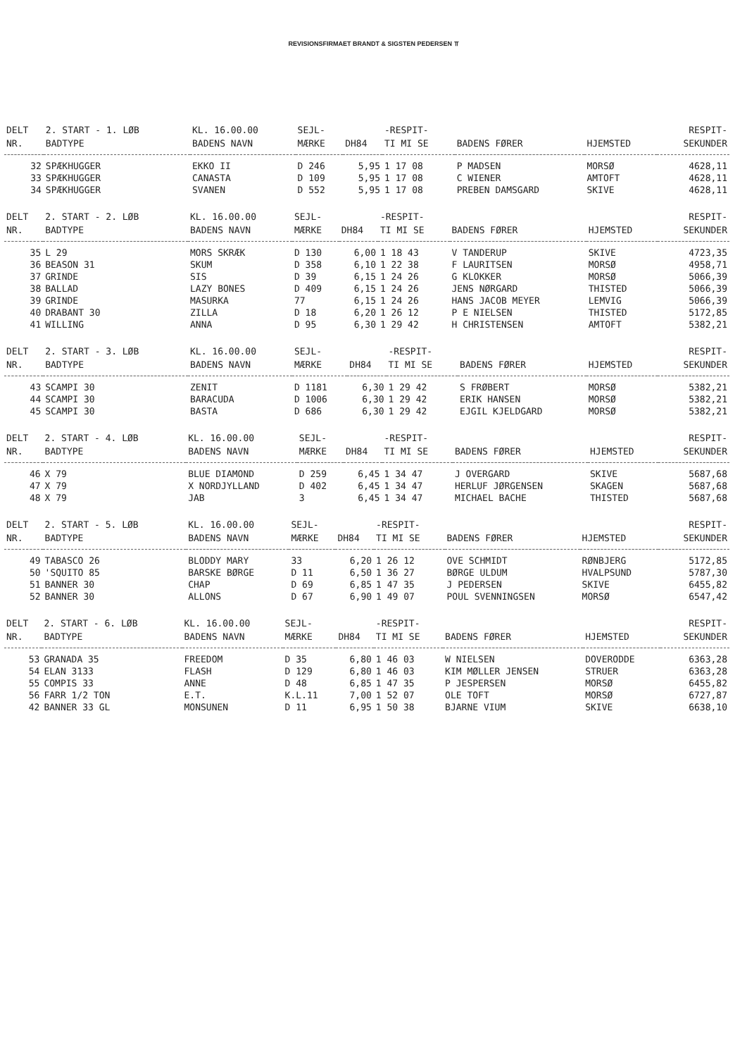REVISIONSFIRMAET BRANDT & SIGSTEN PEDERSEN ⫪
| DELT | 2. START - 1. LØB | KL. 16.00.00 | SEJL- | | -RESPIT- | | | RESPIT- |
| --- | --- | --- | --- | --- | --- | --- | --- | --- |
| NR. | BADTYPE | BADENS NAVN | MÆRKE | DH84 | TI MI SE | BADENS FØRER | HJEMSTED | SEKUNDER |
| 32 | SPÆKHUGGER | EKKO II | D 246 | 5,95 | 1 17 08 | P MADSEN | MORSØ | 4628,11 |
| 33 | SPÆKHUGGER | CANASTA | D 109 | 5,95 | 1 17 08 | C WIENER | AMTOFT | 4628,11 |
| 34 | SPÆKHUGGER | SVANEN | D 552 | 5,95 | 1 17 08 | PREBEN DAMSGARD | SKIVE | 4628,11 |
| DELT | 2. START - 2. LØB | KL. 16.00.00 | SEJL- | | -RESPIT- | | | RESPIT- |
| --- | --- | --- | --- | --- | --- | --- | --- | --- |
| NR. | BADTYPE | BADENS NAVN | MÆRKE | DH84 | TI MI SE | BADENS FØRER | HJEMSTED | SEKUNDER |
| 35 | L 29 | MORS SKRÆK | D 130 | 6,00 | 1 18 43 | V TANDERUP | SKIVE | 4723,35 |
| 36 | BEASON 31 | SKUM | D 358 | 6,10 | 1 22 38 | F LAURITSEN | MORSØ | 4958,71 |
| 37 | GRINDE | SIS | D 39 | 6,15 | 1 24 26 | G KLOKKER | MORSØ | 5066,39 |
| 38 | BALLAD | LAZY BONES | D 409 | 6,15 | 1 24 26 | JENS NØRGARD | THISTED | 5066,39 |
| 39 | GRINDE | MASURKA | 77 | 6,15 | 1 24 26 | HANS JACOB MEYER | LEMVIG | 5066,39 |
| 40 | DRABANT 30 | ZILLA | D 18 | 6,20 | 1 26 12 | P E NIELSEN | THISTED | 5172,85 |
| 41 | WILLING | ANNA | D 95 | 6,30 | 1 29 42 | H CHRISTENSEN | AMTOFT | 5382,21 |
| DELT | 2. START - 3. LØB | KL. 16.00.00 | SEJL- | | -RESPIT- | | | RESPIT- |
| --- | --- | --- | --- | --- | --- | --- | --- | --- |
| NR. | BADTYPE | BADENS NAVN | MÆRKE | DH84 | TI MI SE | BADENS FØRER | HJEMSTED | SEKUNDER |
| 43 | SCAMPI 30 | ZENIT | D 1181 | 6,30 | 1 29 42 | S FRØBERT | MORSØ | 5382,21 |
| 44 | SCAMPI 30 | BARACUDA | D 1006 | 6,30 | 1 29 42 | ERIK HANSEN | MORSØ | 5382,21 |
| 45 | SCAMPI 30 | BASTA | D 686 | 6,30 | 1 29 42 | EJGIL KJELDGARD | MORSØ | 5382,21 |
| DELT | 2. START - 4. LØB | KL. 16.00.00 | SEJL- | | -RESPIT- | | | RESPIT- |
| --- | --- | --- | --- | --- | --- | --- | --- | --- |
| NR. | BADTYPE | BADENS NAVN | MÆRKE | DH84 | TI MI SE | BADENS FØRER | HJEMSTED | SEKUNDER |
| 46 | X 79 | BLUE DIAMOND | D 259 | 6,45 | 1 34 47 | J OVERGARD | SKIVE | 5687,68 |
| 47 | X 79 | X NORDJYLLAND | D 402 | 6,45 | 1 34 47 | HERLUF JØRGENSEN | SKAGEN | 5687,68 |
| 48 | X 79 | JAB | 3 | 6,45 | 1 34 47 | MICHAEL BACHE | THISTED | 5687,68 |
| DELT | 2. START - 5. LØB | KL. 16.00.00 | SEJL- | | -RESPIT- | | | RESPIT- |
| --- | --- | --- | --- | --- | --- | --- | --- | --- |
| NR. | BADTYPE | BADENS NAVN | MÆRKE | DH84 | TI MI SE | BADENS FØRER | HJEMSTED | SEKUNDER |
| 49 | TABASCO 26 | BLODDY MARY | 33 | 6,20 | 1 26 12 | OVE SCHMIDT | RØNBJERG | 5172,85 |
| 50 | 'SQUITO 85 | BARSKE BØRGE | D 11 | 6,50 | 1 36 27 | BØRGE ULDUM | HVALPSUND | 5787,30 |
| 51 | BANNER 30 | CHAP | D 69 | 6,85 | 1 47 35 | J PEDERSEN | SKIVE | 6455,82 |
| 52 | BANNER 30 | ALLONS | D 67 | 6,90 | 1 49 07 | POUL SVENNINGSEN | MORSØ | 6547,42 |
| DELT | 2. START - 6. LØB | KL. 16.00.00 | SEJL- | | -RESPIT- | | | RESPIT- |
| --- | --- | --- | --- | --- | --- | --- | --- | --- |
| NR. | BADTYPE | BADENS NAVN | MÆRKE | DH84 | TI MI SE | BADENS FØRER | HJEMSTED | SEKUNDER |
| 53 | GRANADA 35 | FREEDOM | D 35 | 6,80 | 1 46 03 | W NIELSEN | DOVERODDE | 6363,28 |
| 54 | ELAN 3133 | FLASH | D 129 | 6,80 | 1 46 03 | KIM MØLLER JENSEN | STRUER | 6363,28 |
| 55 | COMPIS 33 | ANNE | D 48 | 6,85 | 1 47 35 | P JESPERSEN | MORSØ | 6455,82 |
| 56 | FARR 1/2 TON | E.T. | K.L.11 | 7,00 | 1 52 07 | OLE TOFT | MORSØ | 6727,87 |
| 42 | BANNER 33 GL | MONSUNEN | D 11 | 6,95 | 1 50 38 | BJARNE VIUM | SKIVE | 6638,10 |